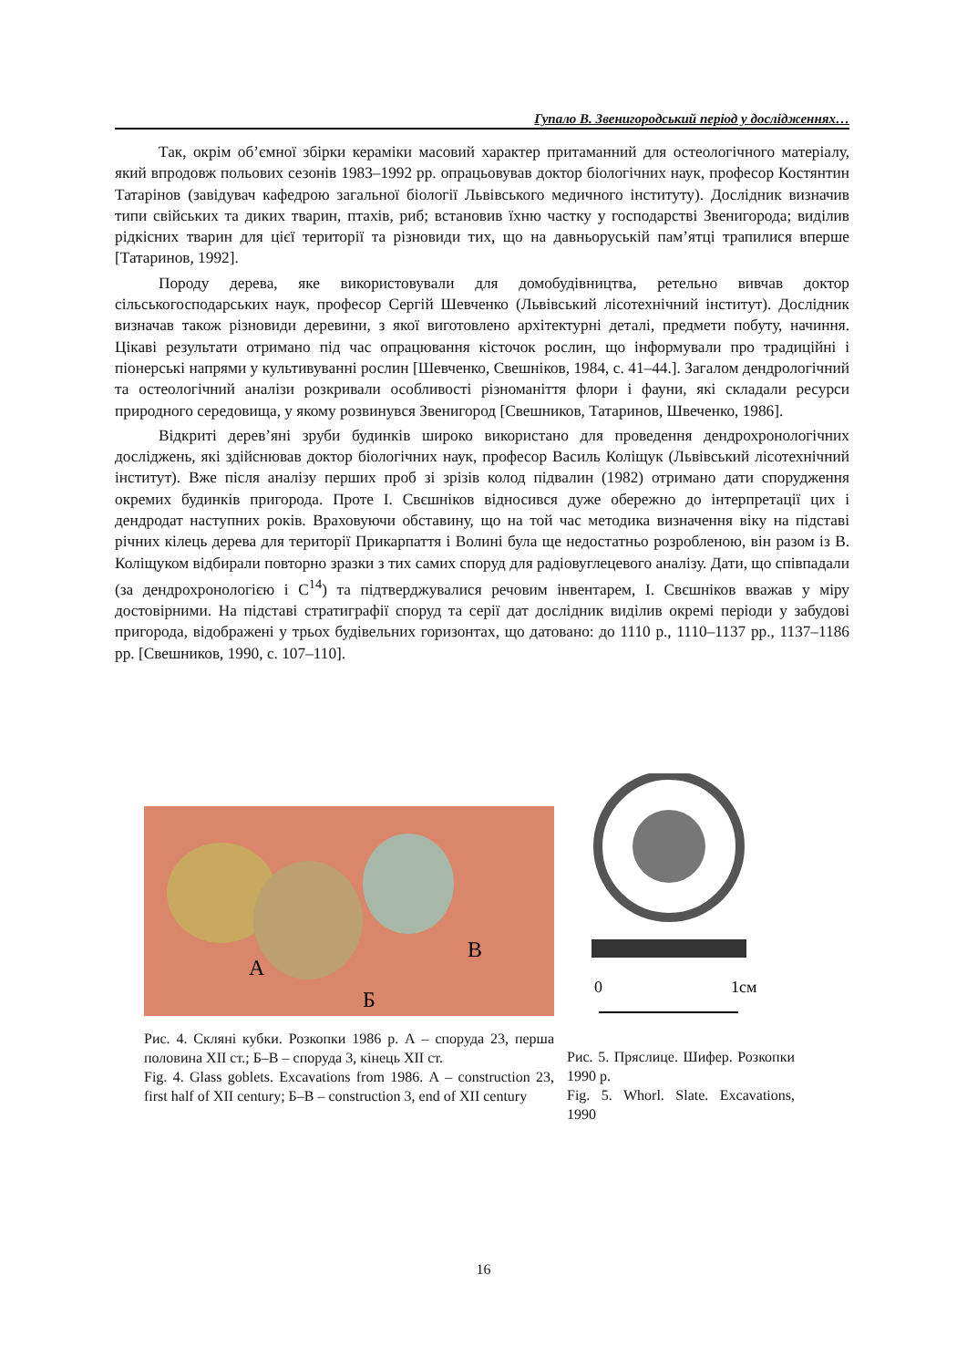Гупало В. Звенигородський період у дослідженнях…
Так, окрім об’ємної збірки кераміки масовий характер притаманний для остеологічного матеріалу, який впродовж польових сезонів 1983–1992 рр. опрацьовував доктор біологічних наук, професор Костянтин Татарінов (завідувач кафедрою загальної біології Львівського медичного інституту). Дослідник визначив типи свійських та диких тварин, птахів, риб; встановив їхню частку у господарстві Звенигорода; виділив рідкісних тварин для цієї території та різновиди тих, що на давньоруській пам’ятці трапилися вперше [Татаринов, 1992].
Породу дерева, яке використовували для домобудівництва, ретельно вивчав доктор сільськогосподарських наук, професор Сергій Шевченко (Львівський лісотехнічний інститут). Дослідник визначав також різновиди деревини, з якої виготовлено архітектурні деталі, предмети побуту, начиння. Цікаві результати отримано під час опрацювання кісточок рослин, що інформували про традиційні і піонерські напрями у культивуванні рослин [Шевченко, Свешніков, 1984, с. 41–44.]. Загалом дендрологічний та остеологічний аналізи розкривали особливості різноманіття флори і фауни, які складали ресурси природного середовища, у якому розвинувся Звенигород [Свешников, Татаринов, Швеченко, 1986].
Відкриті дерев’яні зруби будинків широко використано для проведення дендрохронологічних досліджень, які здійснював доктор біологічних наук, професор Василь Коліщук (Львівський лісотехнічний інститут). Вже після аналізу перших проб зі зрізів колод підвалин (1982) отримано дати спорудження окремих будинків пригорода. Проте І. Свєшніков відносився дуже обережно до інтерпретації цих і дендродат наступних років. Враховуючи обставину, що на той час методика визначення віку на підставі річних кілець дерева для території Прикарпаття і Волині була ще недостатньо розробленою, він разом із В. Коліщуком відбирали повторно зразки з тих самих споруд для радіовуглецевого аналізу. Дати, що співпадали (за дендрохронологією і С<sup>14</sup>) та підтверджувалися речовим інвентарем, І. Свєшніков вважав у міру достовірними. На підставі стратиграфії споруд та серії дат дослідник виділив окремі періоди у забудові пригорода, відображені у трьох будівельних горизонтах, що датовано: до 1110 р., 1110–1137 рр., 1137–1186 рр. [Свешников, 1990, с. 107–110].
А
Б
В
Рис. 4. Скляні кубки. Розкопки 1986 р. А – споруда 23, перша половина XII ст.; Б–В – споруда 3, кінець XII ст.
Fig. 4. Glass goblets. Excavations from 1986. А – construction 23, first half of XII century; Б–В – construction 3, end of XII century
0
1см
Рис. 5. Пряслице. Шифер. Розкопки 1990 р.
Fig. 5. Whorl. Slate. Excavations, 1990
16